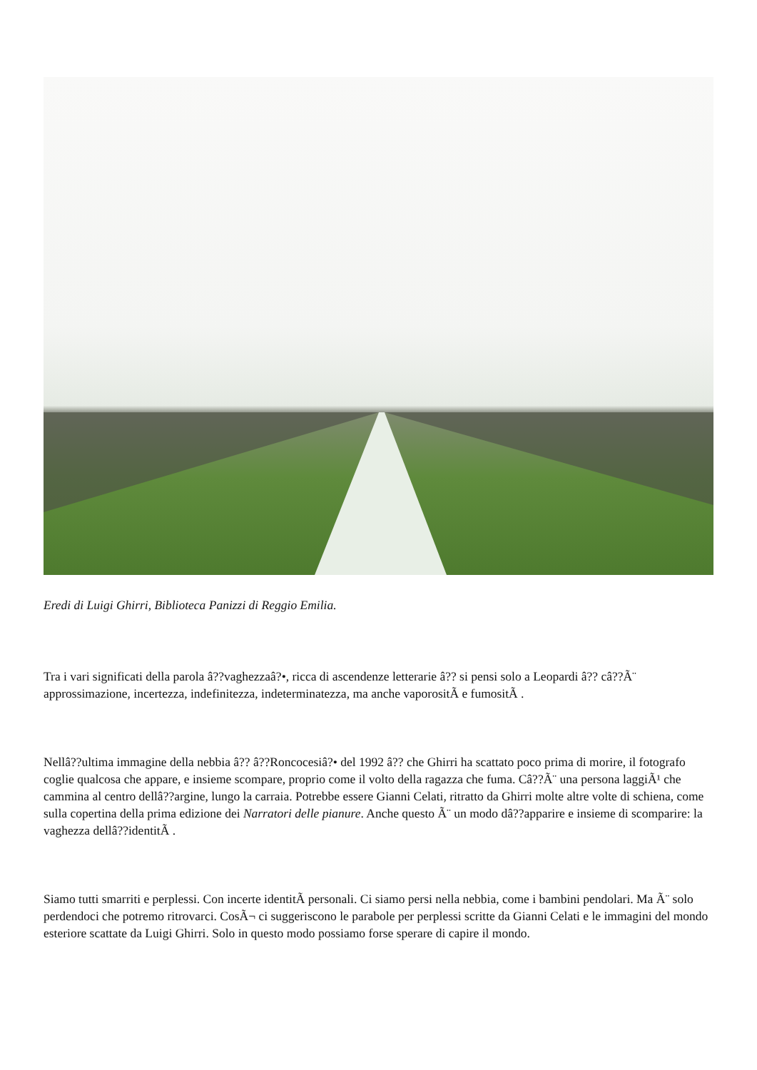Eredi di Luigi Ghirri, Biblioteca Panizzi di Reggio Emilia.
Tra i vari significati della parola â??vaghezzaâ?•, ricca di ascendenze letterarie â?? si pensi solo a Leopardi â?? câ??Ã¨ approssimazione, incertezza, indefinitezza, indeterminatezza, ma anche vaporositÃ e fumositÃ .
Nellâ??ultima immagine della nebbia â?? â??Roncocesiâ?• del 1992 â?? che Ghirri ha scattato poco prima di morire, il fotografo coglie qualcosa che appare, e insieme scompare, proprio come il volto della ragazza che fuma. Câ??Ã¨ una persona laggiÃ¹ che cammina al centro dellâ??argine, lungo la carraia. Potrebbe essere Gianni Celati, ritratto da Ghirri molte altre volte di schiena, come sulla copertina della prima edizione dei Narratori delle pianure. Anche questo Ã¨ un modo dâ??apparire e insieme di scomparire: la vaghezza dellâ??identitÃ .
Siamo tutti smarriti e perplessi. Con incerte identitÃ personali. Ci siamo persi nella nebbia, come i bambini pendolari. Ma Ã¨ solo perdendoci che potremo ritrovarci. CosÃ¬ ci suggeriscono le parabole per perplessi scritte da Gianni Celati e le immagini del mondo esteriore scattate da Luigi Ghirri. Solo in questo modo possiamo forse sperare di capire il mondo.